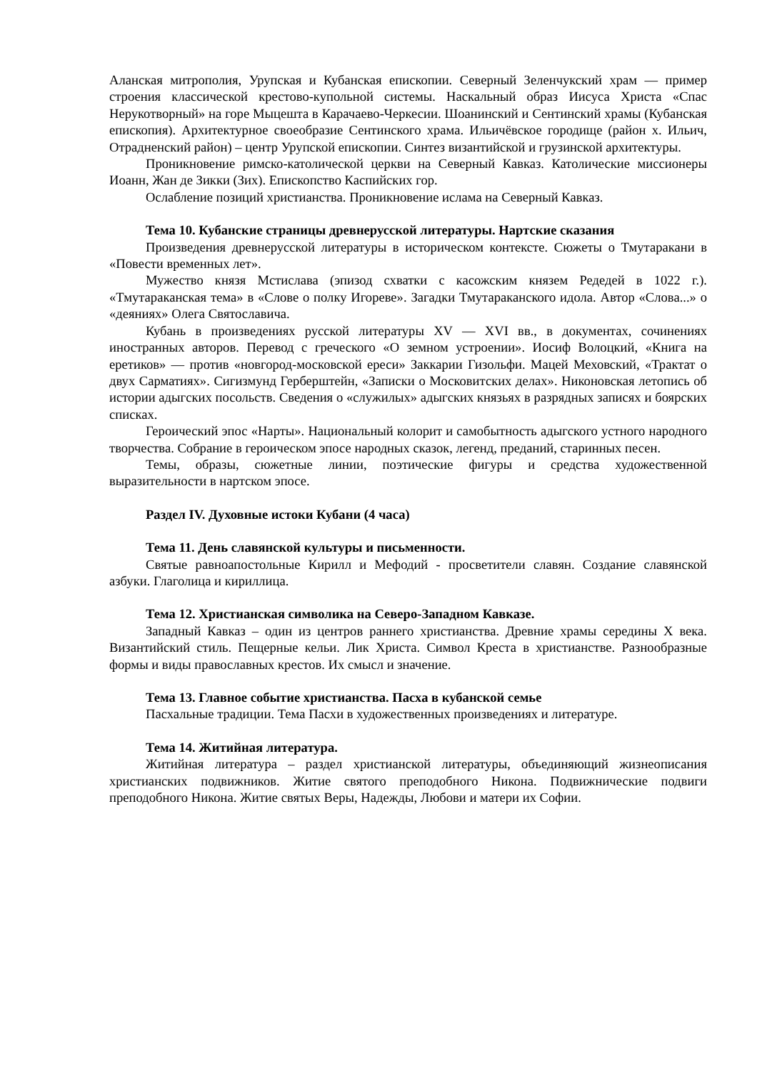Аланская митрополия, Урупская и Кубанская епископии. Северный Зеленчукский храм — пример строения классической крестово-купольной системы. Наскальный образ Иисуса Христа «Спас Нерукотворный» на горе Мыцешта в Карачаево-Черкесии. Шоанинский и Сентинский храмы (Кубанская епископия). Архитектурное своеобразие Сентинского храма. Ильичёвское городище (район х. Ильич, Отрадненский район) – центр Урупской епископии. Синтез византийской и грузинской архитектуры.
Проникновение римско-католической церкви на Северный Кавказ. Католические миссионеры Иоанн, Жан де Зикки (Зих). Епископство Каспийских гор.
Ослабление позиций христианства. Проникновение ислама на Северный Кавказ.
Тема 10. Кубанские страницы древнерусской литературы. Нартские сказания
Произведения древнерусской литературы в историческом контексте. Сюжеты о Тмутаракани в «Повести временных лет».
Мужество князя Мстислава (эпизод схватки с касожским князем Редедей в 1022 г.). «Тмутараканская тема» в «Слове о полку Игореве». Загадки Тмутараканского идола. Автор «Слова...» о «деяниях» Олега Святославича.
Кубань в произведениях русской литературы XV — XVI вв., в документах, сочинениях иностранных авторов. Перевод с греческого «О земном устроении». Иосиф Волоцкий, «Книга на еретиков» — против «новгород-московской ереси» Заккарии Гизольфи. Мацей Меховский, «Трактат о двух Сарматиях». Сигизмунд Герберштейн, «Записки о Московитских делах». Никоновская летопись об истории адыгских посольств. Сведения о «служилых» адыгских князьях в разрядных записях и боярских списках.
Героический эпос «Нарты». Национальный колорит и самобытность адыгского устного народного творчества. Собрание в героическом эпосе народных сказок, легенд, преданий, старинных песен.
Темы, образы, сюжетные линии, поэтические фигуры и средства художественной выразительности в нартском эпосе.
Раздел IV. Духовные истоки Кубани (4 часа)
Тема 11. День славянской культуры и письменности.
Святые равноапостольные Кирилл и Мефодий - просветители славян. Создание славянской азбуки. Глаголица и кириллица.
Тема 12. Христианская символика на Северо-Западном Кавказе.
Западный Кавказ – один из центров раннего христианства. Древние храмы середины X века. Византийский стиль. Пещерные кельи. Лик Христа. Символ Креста в христианстве. Разнообразные формы и виды православных крестов. Их смысл и значение.
Тема 13. Главное событие христианства. Пасха в кубанской семье
Пасхальные традиции. Тема Пасхи в художественных произведениях и литературе.
Тема 14. Житийная литература.
Житийная литература – раздел христианской литературы, объединяющий жизнеописания христианских подвижников. Житие святого преподобного Никона. Подвижнические подвиги преподобного Никона. Житие святых Веры, Надежды, Любови и матери их Софии.